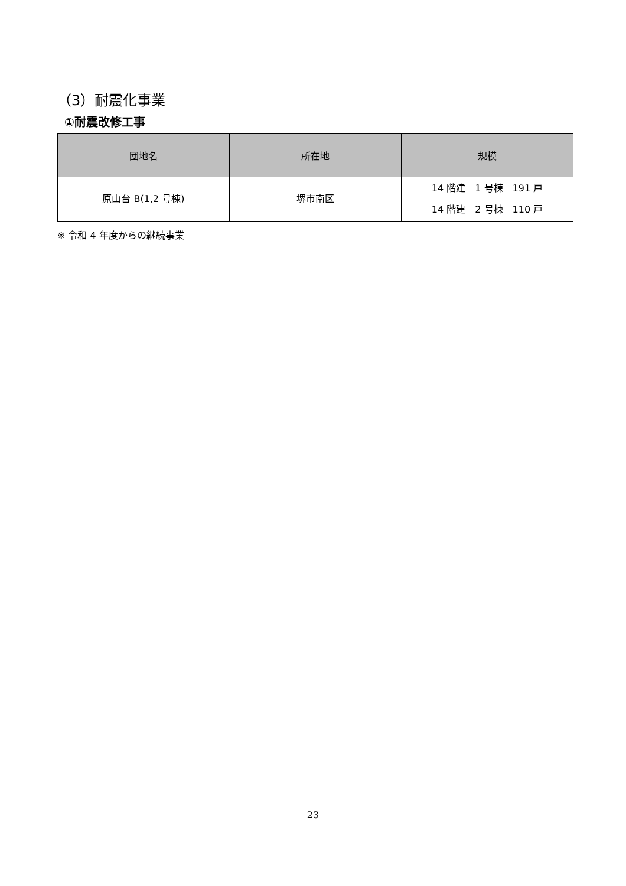（3）耐震化事業
①耐震改修工事
| 団地名 | 所在地 | 規模 |
| --- | --- | --- |
| 原山台 B(1,2 号棟) | 堺市南区 | 14 階建 1 号棟 191 戸 14 階建 2 号棟 110 戸 |
※ 令和 4 年度からの継続事業
23